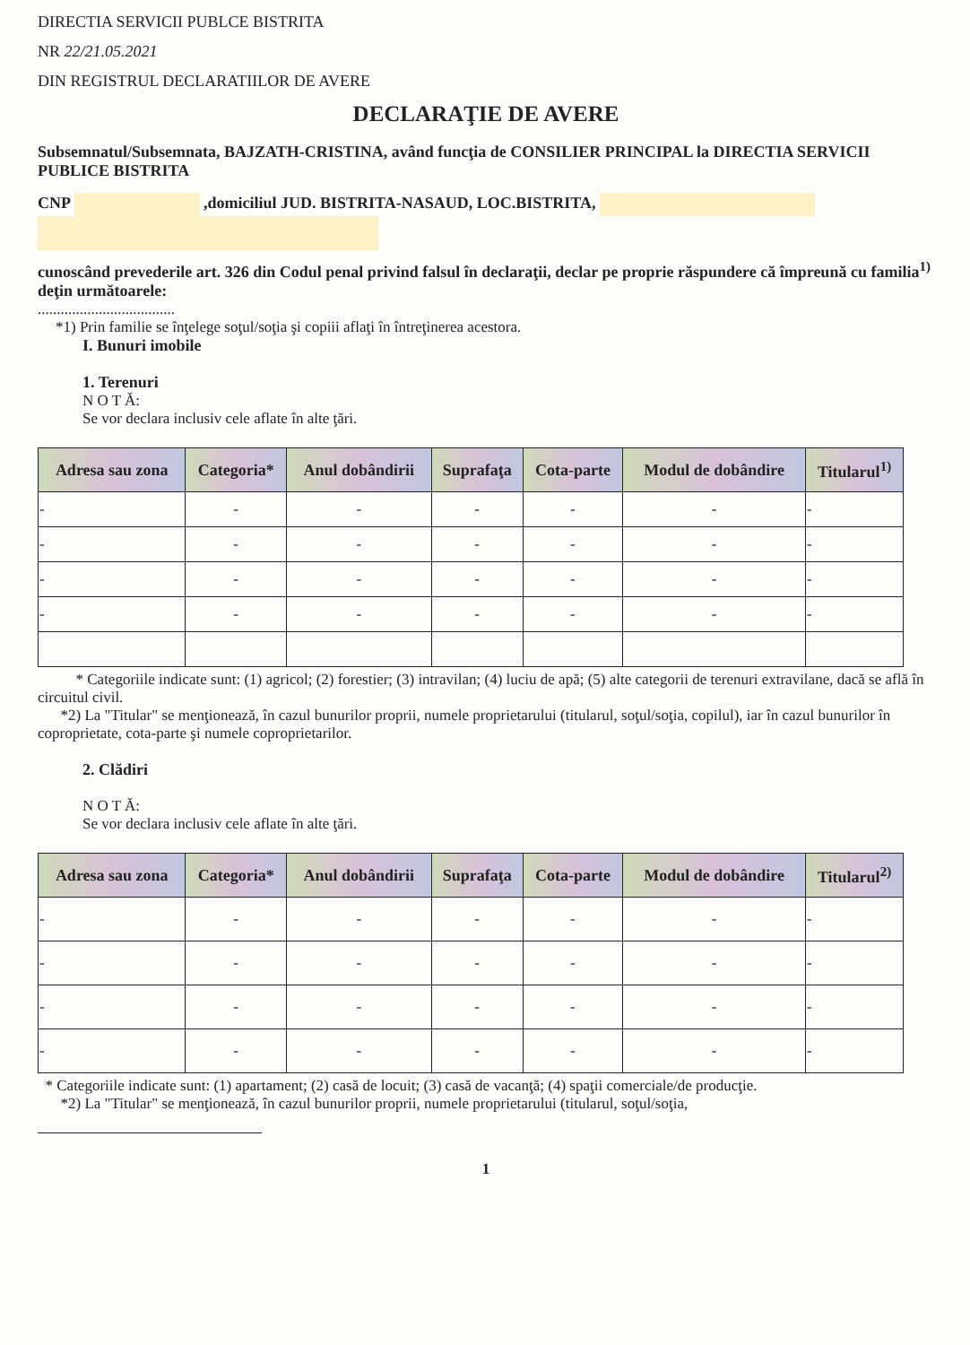DIRECTIA SERVICII PUBLCE BISTRITA
NR 22/21.05.2021
DIN REGISTRUL DECLARATIILOR DE AVERE
DECLARAŢIE DE AVERE
Subsemnatul/Subsemnata, BAJZATH-CRISTINA, având funcţia de CONSILIER PRINCIPAL la DIRECTIA SERVICII PUBLICE BISTRITA
CNP ,domiciliul JUD. BISTRITA-NASAUD, LOC.BISTRITA,
cunoscând prevederile art. 326 din Codul penal privind falsul în declaraţii, declar pe proprie răspundere că împreună cu familia<sup>1)</sup> deţin următoarele:
....................................
*1) Prin familie se înţelege soţul/soţia şi copiii aflaţi în întreţinerea acestora.
I. Bunuri imobile
1. Terenuri
N O T Ă:
Se vor declara inclusiv cele aflate în alte ţări.
| Adresa sau zona | Categoria* | Anul dobândirii | Suprafaţa | Cota-parte | Modul de dobândire | Titularul<sup>1)</sup> |
| --- | --- | --- | --- | --- | --- | --- |
| - | - | - | - | - | - | - |
| - | - | - | - | - | - | - |
| - | - | - | - | - | - | - |
| - | - | - | - | - | - | - |
* Categoriile indicate sunt: (1) agricol; (2) forestier; (3) intravilan; (4) luciu de apă; (5) alte categorii de terenuri extravilane, dacă se află în circuitul civil.
*2) La "Titular" se menţionează, în cazul bunurilor proprii, numele proprietarului (titularul, soţul/soţia, copilul), iar în cazul bunurilor în coproprietate, cota-parte şi numele coproprietarilor.
2. Clădiri
N O T Ă:
Se vor declara inclusiv cele aflate în alte ţări.
| Adresa sau zona | Categoria* | Anul dobândirii | Suprafaţa | Cota-parte | Modul de dobândire | Titularul<sup>2)</sup> |
| --- | --- | --- | --- | --- | --- | --- |
| - | - | - | - | - | - | - |
| - | - | - | - | - | - | - |
| - | - | - | - | - | - | - |
| - | - | - | - | - | - | - |
* Categoriile indicate sunt: (1) apartament; (2) casă de locuit; (3) casă de vacanţă; (4) spaţii comerciale/de producţie.
*2) La "Titular" se menţionează, în cazul bunurilor proprii, numele proprietarului (titularul, soţul/soţia,
1